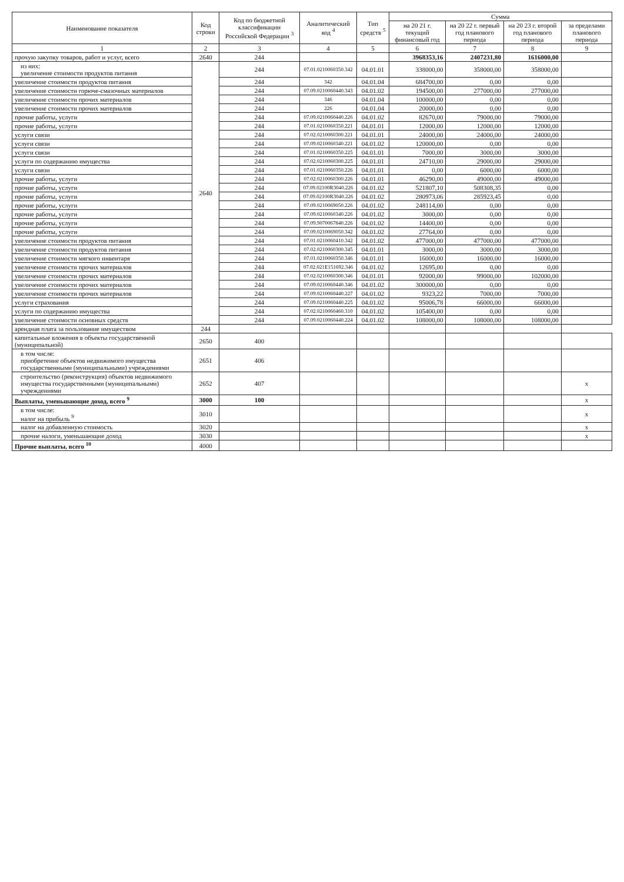| Наименование показателя | Код строки | Код по бюджетной классификации Российской Федерации <sup>3</sup> | Аналитический код <sup>4</sup> | Тип средств <sup>5</sup> | Сумма | | | |
| --- | --- | --- | --- | --- | --- | --- | --- | --- |
| | | | | | на 20 21 г. текущий финансовый год | на 20 22 г. первый год планового периода | на 20 23 г. второй год планового периода | за пределами планового периода |
| 1 | 2 | 3 | 4 | 5 | 6 | 7 | 8 | 9 |
| прочую закупку товаров, работ и услуг, всего | 2640 | 244 | | | 3968353,16 | 2407231,80 | 1616000,00 | |
| из них: увеличение стоимости продуктов питания | 2640 | 244 | 07.01.0210060350.342 | 04.01.01 | 338000,00 | 358000,00 | 358000,00 | |
| увеличение стоимости продуктов питания | | 244 | 342 | 04.01.04 | 684700,00 | 0,00 | 0,00 | |
| увеличение стоимости горюче-смазочных материалов | | 244 | 07.09.0210060440.343 | 04.01.02 | 194500,00 | 277000,00 | 277000,00 | |
| увеличение стоимости прочих материалов | | 244 | 346 | 04.01.04 | 100000,00 | 0,00 | 0,00 | |
| увеличение стоимости прочих материалов | | 244 | 226 | 04.01.04 | 20000,00 | 0,00 | 0,00 | |
| прочие работы, услуги | | 244 | 07.09.0210060440.226 | 04.01.02 | 82670,00 | 79000,00 | 79000,00 | |
| прочие работы, услуги | | 244 | 07.01.0210060350.221 | 04.01.01 | 12000,00 | 12000,00 | 12000,00 | |
| услуги связи | | 244 | 07.02.0210060300.221 | 04.01.01 | 24000,00 | 24000,00 | 24000,00 | |
| услуги связи | | 244 | 07.09.0210060340.221 | 04.01.02 | 120000,00 | 0,00 | 0,00 | |
| услуги связи | | 244 | 07.01.0210060350.225 | 04.01.01 | 7000,00 | 3000,00 | 3000,00 | |
| услуги по содержанию имущества | | 244 | 07.02.0210060300.225 | 04.01.01 | 24710,00 | 29000,00 | 29000,00 | |
| услуги связи | | 244 | 07.01.0210060350.226 | 04.01.01 | 0,00 | 6000,00 | 6000,00 | |
| прочие работы, услуги | | 244 | 07.02.0210060300.226 | 04.01.01 | 46290,00 | 49000,00 | 49000,00 | |
| прочие работы, услуги | | 244 | 07.09.02100R3040.226 | 04.01.02 | 521807,10 | 508308,35 | 0,00 | |
| прочие работы, услуги | | 244 | 07.09.02100R3040.226 | 04.01.02 | 280973,06 | 285923,45 | 0,00 | |
| прочие работы, услуги | | 244 | 07.09.0210069050.226 | 04.01.02 | 248114,00 | 0,00 | 0,00 | |
| прочие работы, услуги | | 244 | 07.09.0210060340.226 | 04.01.02 | 3000,00 | 0,00 | 0,00 | |
| прочие работы, услуги | | 244 | 07.09.9070067840.226 | 04.01.02 | 14400,00 | 0,00 | 0,00 | |
| прочие работы, услуги | | 244 | 07.09.0210069050.342 | 04.01.02 | 27764,00 | 0,00 | 0,00 | |
| увеличение стоимости продуктов питания | | 244 | 07.01.0210060410.342 | 04.01.02 | 477000,00 | 477000,00 | 477000,00 | |
| увеличение стоимости продуктов питания | | 244 | 07.02.0210060300.345 | 04.01.01 | 3000,00 | 3000,00 | 3000,00 | |
| увеличение стоимости мягкого инвентаря | | 244 | 07.01.0210060350.346 | 04.01.01 | 16000,00 | 16000,00 | 16000,00 | |
| увеличение стоимости прочих материалов | | 244 | 07.02.021E151692.346 | 04.01.02 | 12695,00 | 0,00 | 0,00 | |
| увеличение стоимости прочих материалов | | 244 | 07.02.0210060300.346 | 04.01.01 | 92000,00 | 99000,00 | 102000,00 | |
| увеличение стоимости прочих материалов | | 244 | 07.09.0210060440.346 | 04.01.02 | 300000,00 | 0,00 | 0,00 | |
| увеличение стоимости прочих материалов | | 244 | 07.09.0210060440.227 | 04.01.02 | 9323,22 | 7000,00 | 7000,00 | |
| услуги страхования | | 244 | 07.09.0210060440.225 | 04.01.02 | 95006,78 | 66000,00 | 66000,00 | |
| услуги по содержанию имущества | | 244 | 07.02.0210060460.310 | 04.01.02 | 105400,00 | 0,00 | 0,00 | |
| увеличение стоимости основных средств | | 244 | 07.09.0210060440.224 | 04.01.02 | 108000,00 | 108000,00 | 108000,00 | |
| арендная плата за пользование имуществом | 244 | | | | | | | |
| капитальные вложения в объекты государственной (муниципальной) | 2650 | 400 | | | | | | |
| в том числе: приобретение объектов недвижимого имущества государственными (муниципальными) учреждениями | 2651 | 406 | | | | | | |
| строительство (реконструкция) объектов недвижимого имущества государственными (муниципальными) учреждениями | 2652 | 407 | | | | | | x |
| Выплаты, уменьшающие доход, всего <sup>9</sup> | 3000 | 100 | | | | | | x |
| в том числе: налог на прибыль <sup>9</sup> | 3010 | | | | | | | x |
| налог на добавленную стоимость | 3020 | | | | | | | x |
| прочие налоги, уменьшающие доход | 3030 | | | | | | | x |
| Прочие выплаты, всего <sup>10</sup> | 4000 | | | | | | | |